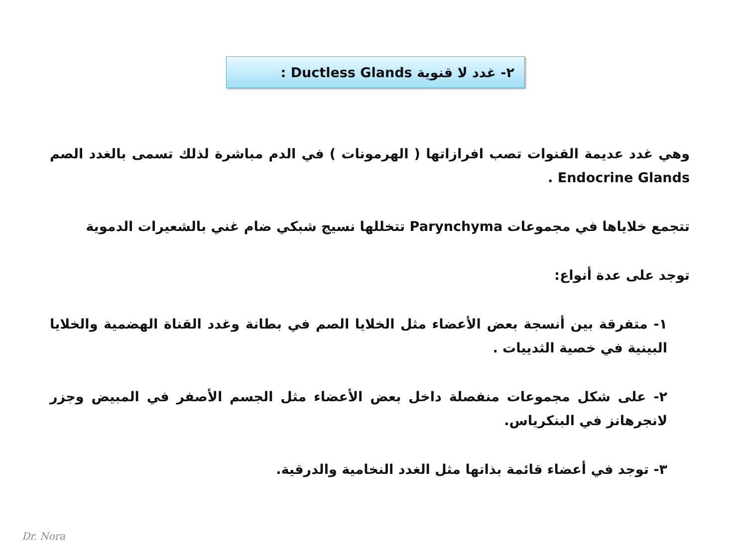٢- غدد لا قنوية Ductless Glands :
وهي غدد عديمة القنوات تصب افرازاتها ( الهرمونات ) في الدم مباشرة لذلك تسمى بالغدد الصم Endocrine Glands .
تتجمع خلاياها في مجموعات Parynchyma تتخللها نسيج شبكي ضام غني بالشعيرات الدموية
توجد على عدة أنواع:
١- متفرقة بين أنسجة بعض الأعضاء مثل الخلايا الصم في بطانة وغدد القناة الهضمية والخلايا البينية في خصية الثدييات .
٢- على شكل مجموعات منفصلة داخل بعض الأعضاء مثل الجسم الأصفر في المبيض وجزر لانجرهانز في البنكرياس.
٣- توجد في أعضاء قائمة بذاتها مثل الغدد النخامية والدرقية.
Dr. Nora